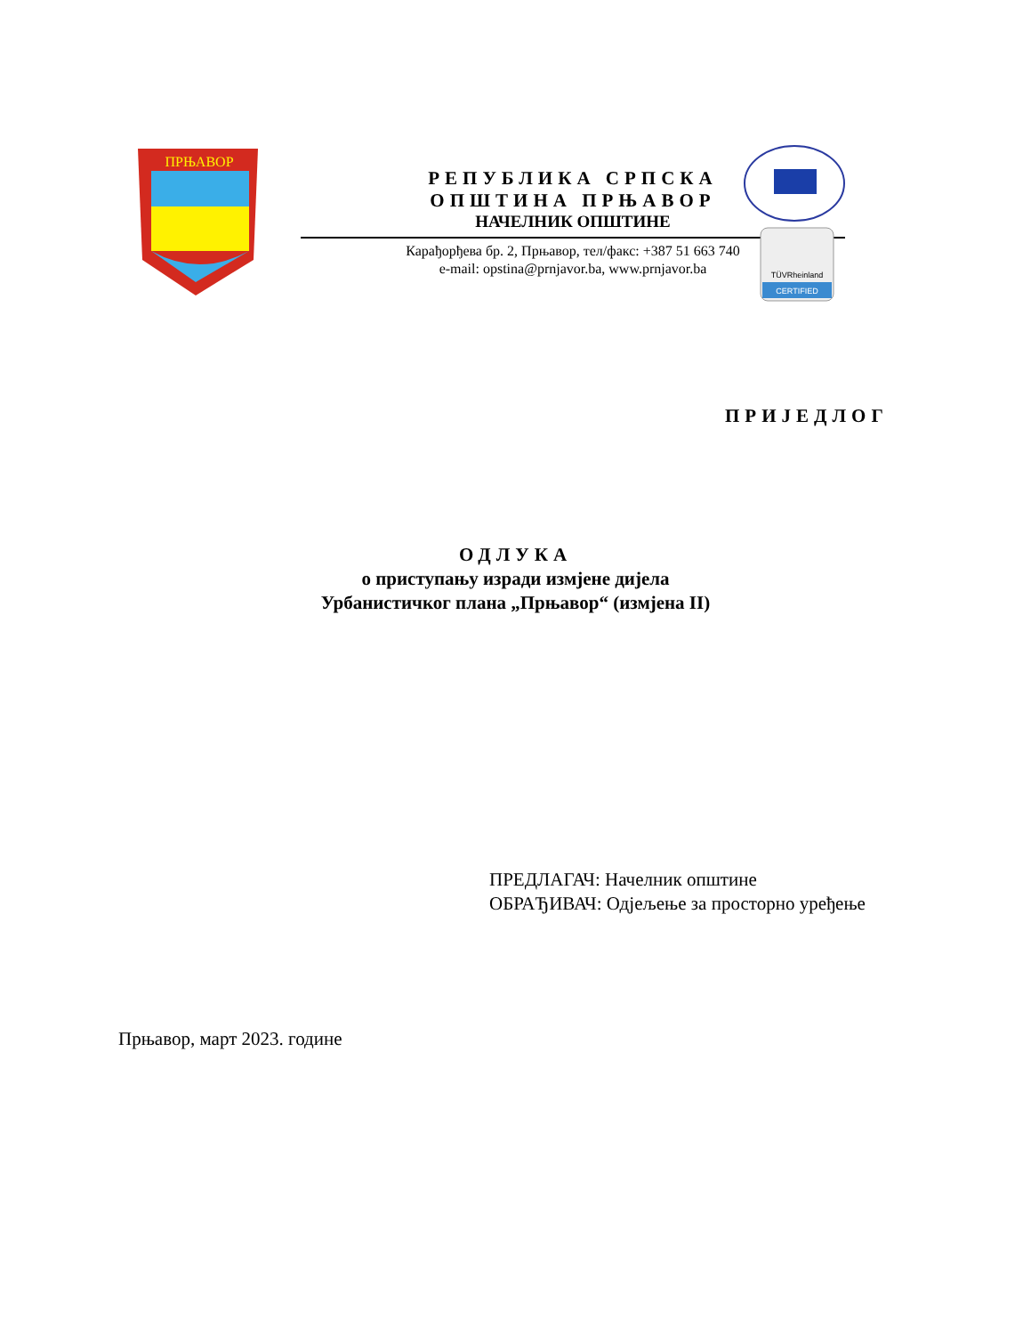ПРЊАВОР
РЕПУБЛИКА СРПСКА
ОПШТИНА ПРЊАВОР
НАЧЕЛНИК ОПШТИНЕ
Карађорђева бр. 2, Прњавор, тел/факс: +387 51 663 740
e-mail: opstina@prnjavor.ba, www.prnjavor.ba
CERTIFIED
TÜVRheinland
ПРИЈЕДЛОГ
ОДЛУКА
о приступању изради измјене дијела
Урбанистичког плана „Прњавор“ (измјена II)
ПРЕДЛАГАЧ: Начелник општине
ОБРАЂИВАЧ: Одјељење за просторно уређење
Прњавор, март 2023. године